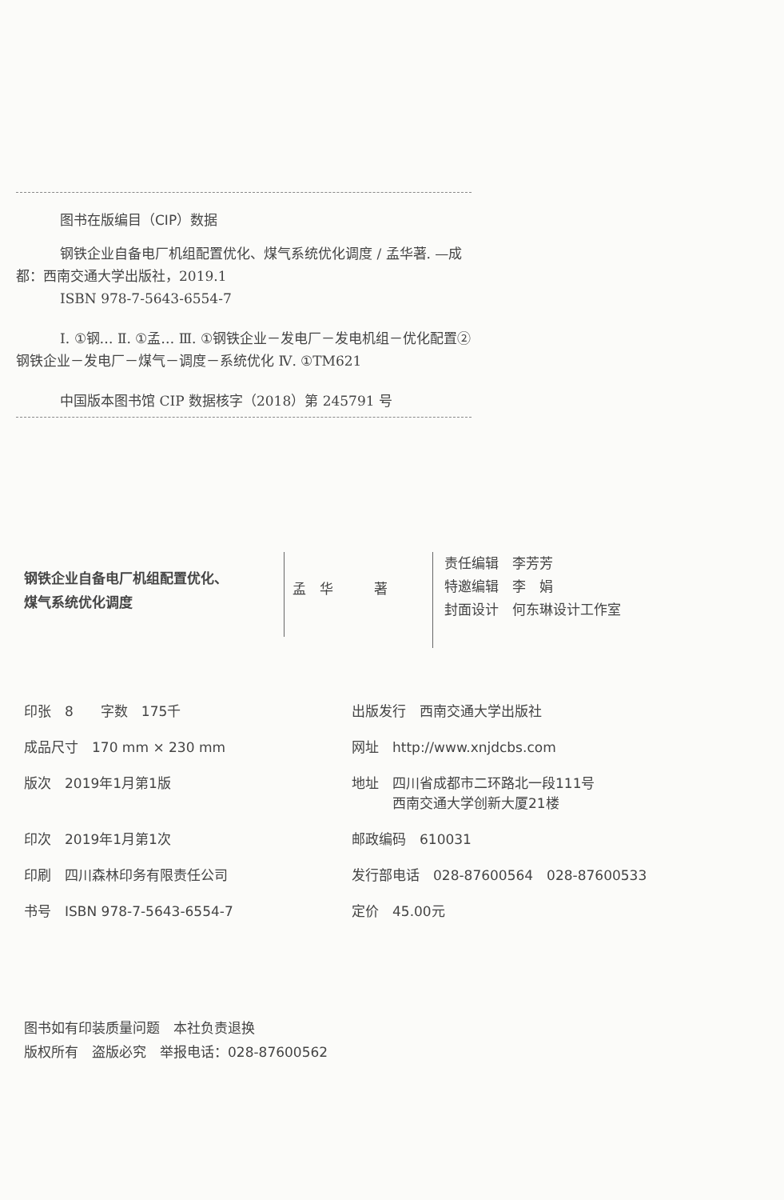图书在版编目（CIP）数据
钢铁企业自备电厂机组配置优化、煤气系统优化调度 / 孟华著. —成都：西南交通大学出版社，2019.1
ISBN 978-7-5643-6554-7
Ⅰ. ①钢… Ⅱ. ①孟… Ⅲ. ①钢铁企业－发电厂－发电机组－优化配置②钢铁企业－发电厂－煤气－调度－系统优化 Ⅳ. ①TM621
中国版本图书馆 CIP 数据核字（2018）第 245791 号
钢铁企业自备电厂机组配置优化、
煤气系统优化调度
孟　华　　　著
责任编辑　李芳芳
特邀编辑　李　娟
封面设计　何东琳设计工作室
印张　8　　字数　175千
出版发行　西南交通大学出版社
成品尺寸　170 mm × 230 mm
网址　http://www.xnjdcbs.com
版次　2019年1月第1版
地址　四川省成都市二环路北一段111号
　　　西南交通大学创新大厦21楼
印次　2019年1月第1次
邮政编码　610031
印刷　四川森林印务有限责任公司
发行部电话　028-87600564　028-87600533
书号　ISBN 978-7-5643-6554-7
定价　45.00元
图书如有印装质量问题　本社负责退换
版权所有　盗版必究　举报电话：028-87600562